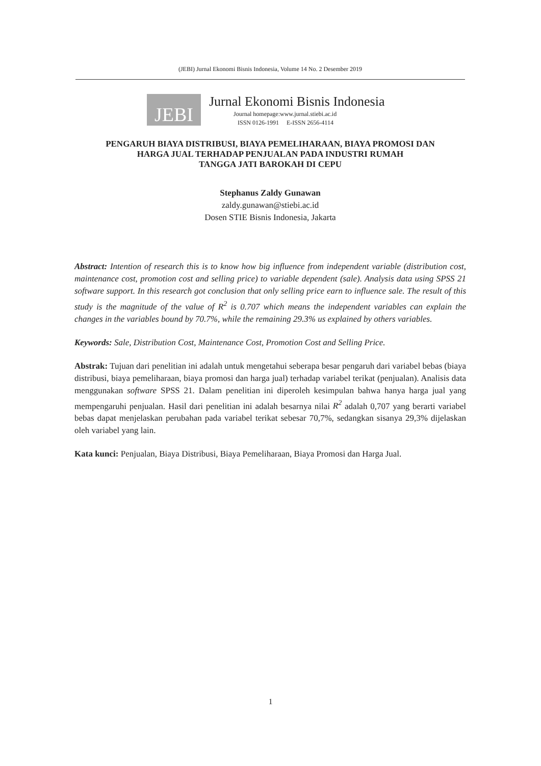(JEBI) Jurnal Ekonomi Bisnis Indonesia, Volume 14 No. 2 Desember 2019
JEBI
Jurnal Ekonomi Bisnis Indonesia
Journal homepage:www.jurnal.stiebi.ac.id
ISSN 0126-1991 E-ISSN 2656-4114
PENGARUH BIAYA DISTRIBUSI, BIAYA PEMELIHARAAN, BIAYA PROMOSI DAN
HARGA JUAL TERHADAP PENJUALAN PADA INDUSTRI RUMAH
TANGGA JATI BAROKAH DI CEPU
Stephanus Zaldy Gunawan
zaldy.gunawan@stiebi.ac.id
Dosen STIE Bisnis Indonesia, Jakarta
Abstract: Intention of research this is to know how big influence from independent variable (distribution cost, maintenance cost, promotion cost and selling price) to variable dependent (sale). Analysis data using SPSS 21 software support. In this research got conclusion that only selling price earn to influence sale. The result of this study is the magnitude of the value of R<sup>2</sup> is 0.707 which means the independent variables can explain the changes in the variables bound by 70.7%, while the remaining 29.3% us explained by others variables.
Keywords: Sale, Distribution Cost, Maintenance Cost, Promotion Cost and Selling Price.
Abstrak: Tujuan dari penelitian ini adalah untuk mengetahui seberapa besar pengaruh dari variabel bebas (biaya distribusi, biaya pemeliharaan, biaya promosi dan harga jual) terhadap variabel terikat (penjualan). Analisis data menggunakan software SPSS 21. Dalam penelitian ini diperoleh kesimpulan bahwa hanya harga jual yang mempengaruhi penjualan. Hasil dari penelitian ini adalah besarnya nilai R<sup>2</sup> adalah 0,707 yang berarti variabel bebas dapat menjelaskan perubahan pada variabel terikat sebesar 70,7%, sedangkan sisanya 29,3% dijelaskan oleh variabel yang lain.
Kata kunci: Penjualan, Biaya Distribusi, Biaya Pemeliharaan, Biaya Promosi dan Harga Jual.
1